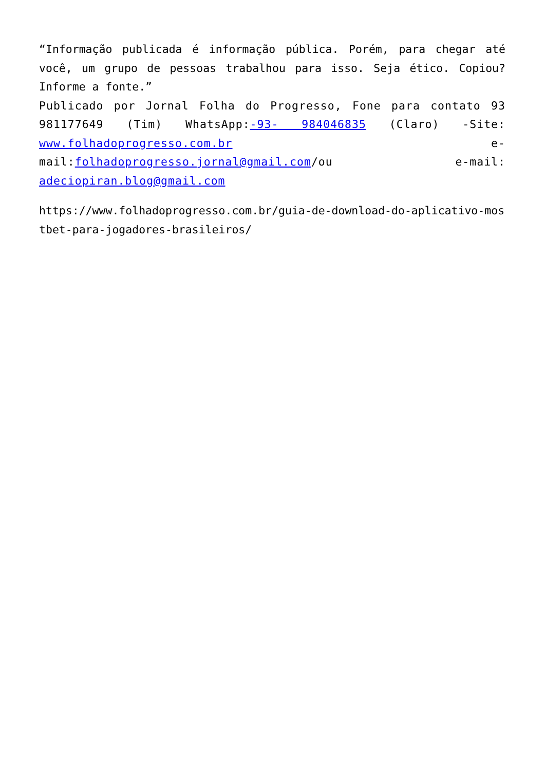“Informação publicada é informação pública. Porém, para chegar até você, um grupo de pessoas trabalhou para isso. Seja ético. Copiou? Informe a fonte.”
Publicado por Jornal Folha do Progresso, Fone para contato 93 981177649 (Tim) WhatsApp:-93- 984046835 (Claro) -Site: www.folhadoprogresso.com.br e-mail:folhadoprogresso.jornal@gmail.com/ou e-mail: adeciopiran.blog@gmail.com
https://www.folhadoprogresso.com.br/guia-de-download-do-aplicativo-mostbet-para-jogadores-brasileiros/